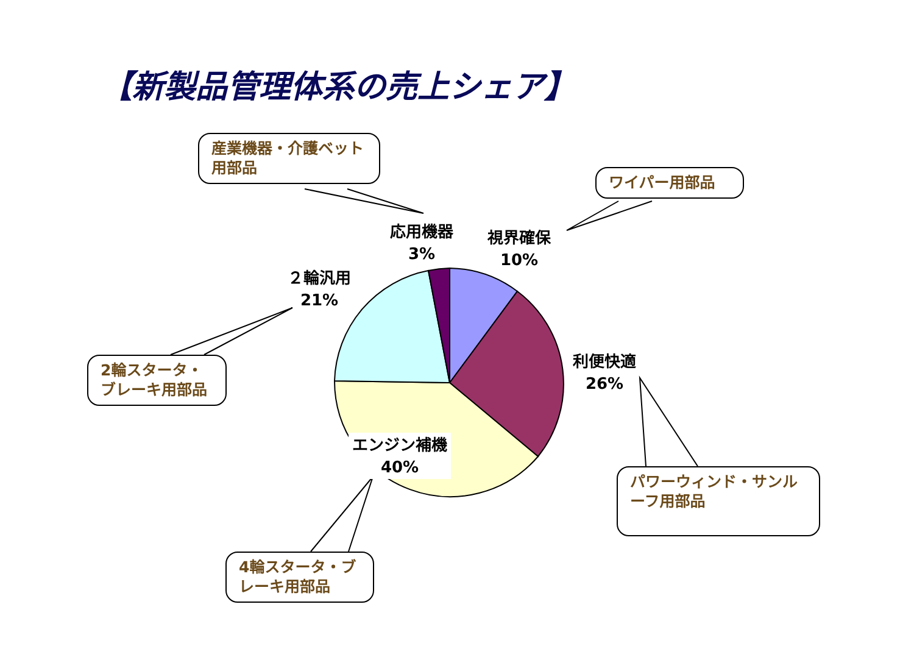【新製品管理体系の売上シェア】
産業機器・介護ベット用部品
ワイパー用部品
2輪スタータ・ブレーキ用部品
パワーウィンド・サンルーフ用部品
4輪スタータ・ブレーキ用部品
応用機器
3%
視界確保
10%
２輪汎用
21%
利便快適
26%
エンジン補機
40%